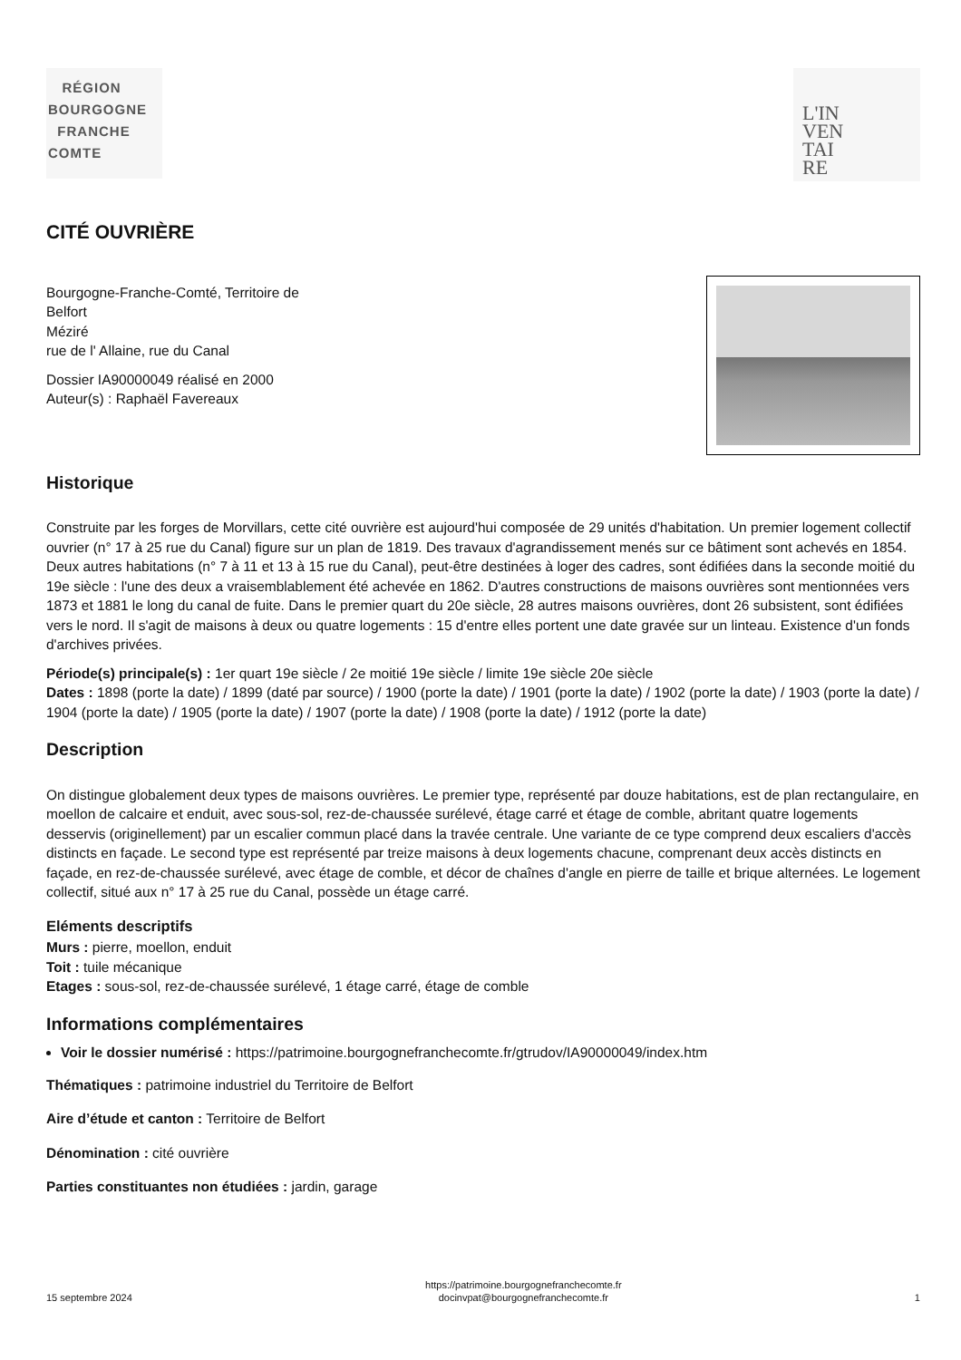RÉGION
BOURGOGNE
FRANCHE
COMTE
L'IN
VEN
TAI
RE
CITÉ OUVRIÈRE
Bourgogne-Franche-Comté, Territoire de
Belfort
Méziré
rue de l' Allaine, rue du Canal
Dossier IA90000049 réalisé en 2000
Auteur(s) : Raphaël Favereaux
Historique
Construite par les forges de Morvillars, cette cité ouvrière est aujourd'hui composée de 29 unités d'habitation. Un premier logement collectif ouvrier (n° 17 à 25 rue du Canal) figure sur un plan de 1819. Des travaux d'agrandissement menés sur ce bâtiment sont achevés en 1854. Deux autres habitations (n° 7 à 11 et 13 à 15 rue du Canal), peut-être destinées à loger des cadres, sont édifiées dans la seconde moitié du 19e siècle : l'une des deux a vraisemblablement été achevée en 1862. D'autres constructions de maisons ouvrières sont mentionnées vers 1873 et 1881 le long du canal de fuite. Dans le premier quart du 20e siècle, 28 autres maisons ouvrières, dont 26 subsistent, sont édifiées vers le nord. Il s'agit de maisons à deux ou quatre logements : 15 d'entre elles portent une date gravée sur un linteau. Existence d'un fonds d'archives privées.
Période(s) principale(s) : 1er quart 19e siècle / 2e moitié 19e siècle / limite 19e siècle 20e siècle
Dates : 1898 (porte la date) / 1899 (daté par source) / 1900 (porte la date) / 1901 (porte la date) / 1902 (porte la date) / 1903 (porte la date) / 1904 (porte la date) / 1905 (porte la date) / 1907 (porte la date) / 1908 (porte la date) / 1912 (porte la date)
Description
On distingue globalement deux types de maisons ouvrières. Le premier type, représenté par douze habitations, est de plan rectangulaire, en moellon de calcaire et enduit, avec sous-sol, rez-de-chaussée surélevé, étage carré et étage de comble, abritant quatre logements desservis (originellement) par un escalier commun placé dans la travée centrale. Une variante de ce type comprend deux escaliers d'accès distincts en façade. Le second type est représenté par treize maisons à deux logements chacune, comprenant deux accès distincts en façade, en rez-de-chaussée surélevé, avec étage de comble, et décor de chaînes d'angle en pierre de taille et brique alternées. Le logement collectif, situé aux n° 17 à 25 rue du Canal, possède un étage carré.
Eléments descriptifs
Murs : pierre, moellon, enduit
Toit : tuile mécanique
Etages : sous-sol, rez-de-chaussée surélevé, 1 étage carré, étage de comble
Informations complémentaires
Voir le dossier numérisé : https://patrimoine.bourgognefranchecomte.fr/gtrudov/IA90000049/index.htm
Thématiques : patrimoine industriel du Territoire de Belfort
Aire d’étude et canton : Territoire de Belfort
Dénomination : cité ouvrière
Parties constituantes non étudiées : jardin, garage
15 septembre 2024 https://patrimoine.bourgognefranchecomte.fr
docinvpat@bourgognefranchecomte.fr 1